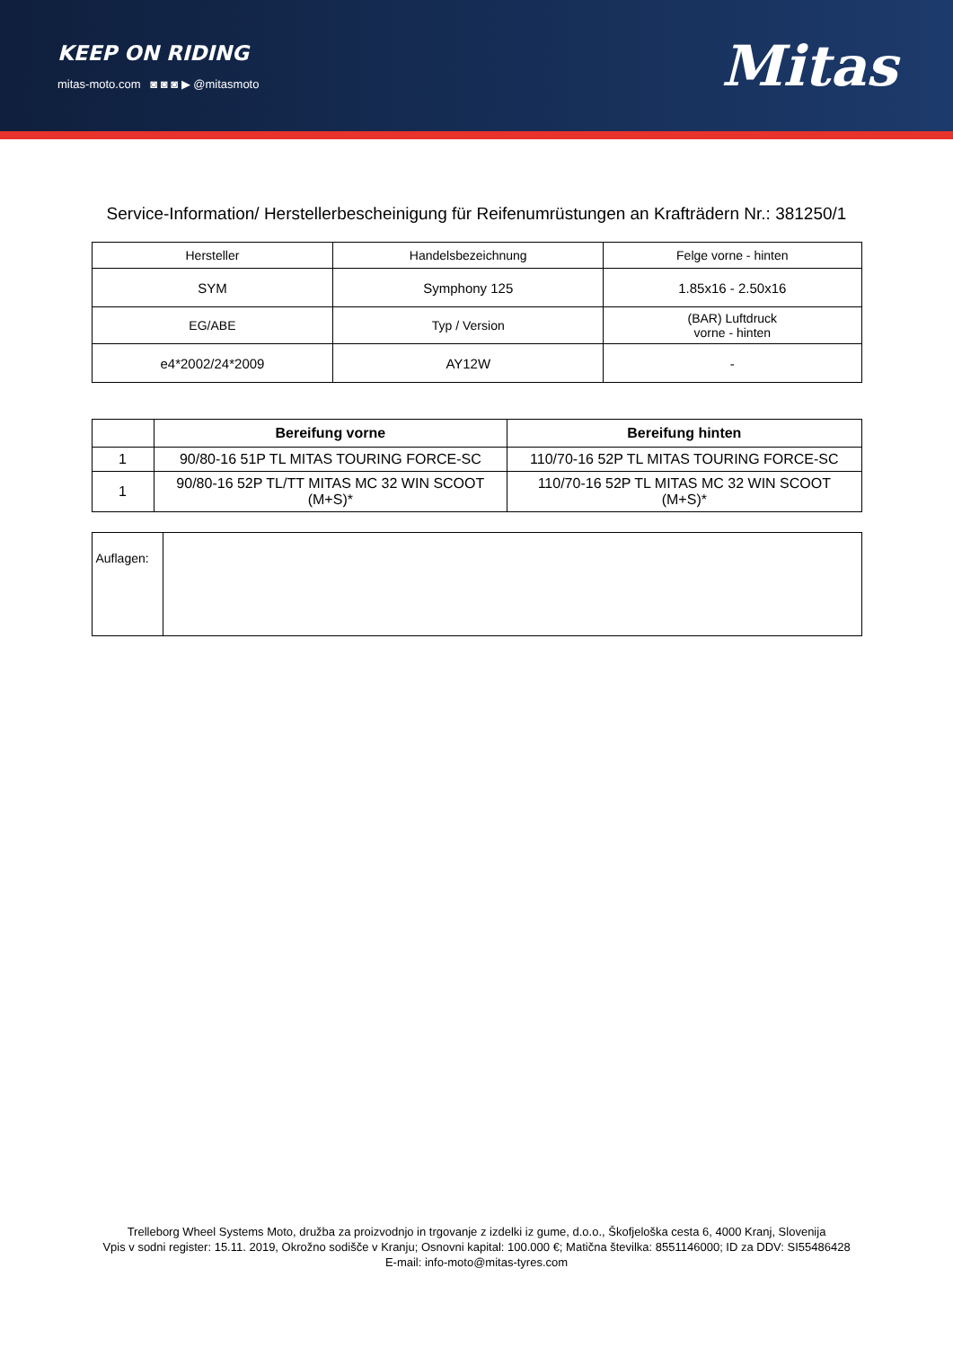KEEP ON RIDING
mitas-moto.com ◙ ◙ ◙ ▶ @mitasmoto
Mitas
Service-Information/ Herstellerbescheinigung für Reifenumrüstungen an Krafträdern Nr.: 381250/1
| Hersteller | Handelsbezeichnung | Felge vorne - hinten |
| SYM | Symphony 125 | 1.85x16 - 2.50x16 |
| EG/ABE | Typ / Version | (BAR) Luftdruck vorne - hinten |
| e4*2002/24*2009 | AY12W | - |
| | Bereifung vorne | Bereifung hinten |
| --- | --- | --- |
| 1 | 90/80-16 51P TL MITAS TOURING FORCE-SC | 110/70-16 52P TL MITAS TOURING FORCE-SC |
| 1 | 90/80-16 52P TL/TT MITAS MC 32 WIN SCOOT (M+S)* | 110/70-16 52P TL MITAS MC 32 WIN SCOOT (M+S)* |
| Auflagen: | |
Trelleborg Wheel Systems Moto, družba za proizvodnjo in trgovanje z izdelki iz gume, d.o.o., Škofjeloška cesta 6, 4000 Kranj, Slovenija
Vpis v sodni register: 15.11. 2019, Okrožno sodišče v Kranju; Osnovni kapital: 100.000 €; Matična številka: 8551146000; ID za DDV: SI55486428
E-mail: info-moto@mitas-tyres.com